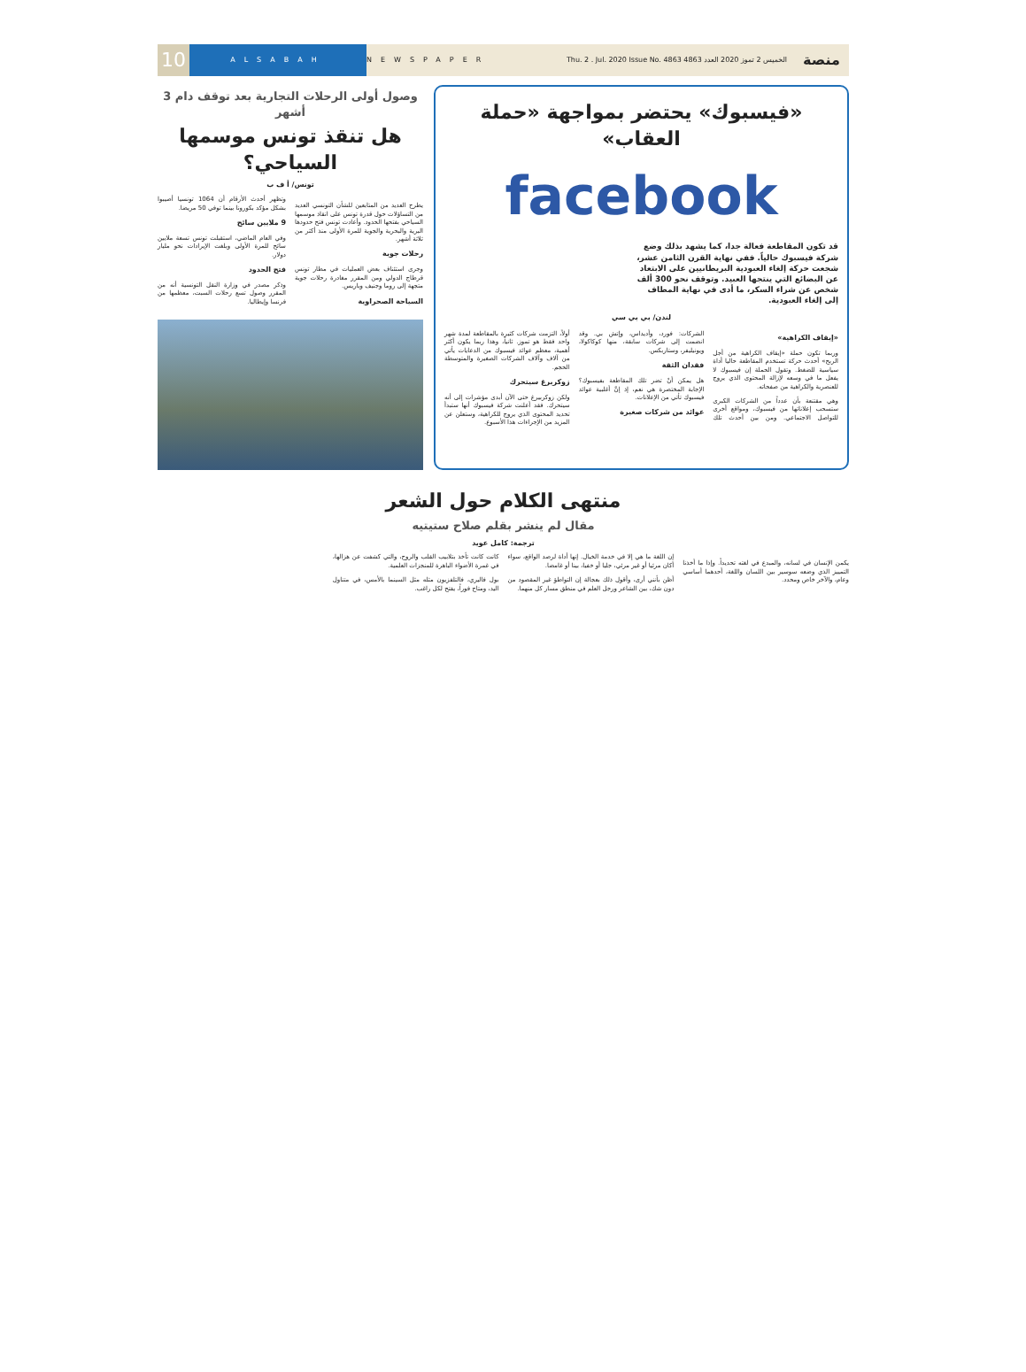منصة
الخميس 2 تموز 2020 العدد 4863 Thu. 2 . Jul. 2020 Issue No. 4863
NEWSPAPER
ALSABAH
10
«فيسبوك» يحتضر بمواجهة «حملة العقاب»
facebook
قد تكون المقاطعة فعالة جدا، كما يشهد بذلك وضع شركة فيسبوك حالياً. ففي نهاية القرن الثامن عشر، شجعت حركة إلغاء العبودية البريطانيين على الابتعاد عن البضائع التي ينتجها العبيد. وتوقف نحو 300 ألف شخص عن شراء السكر، ما أدى في نهاية المطاف إلى إلغاء العبودية.
لندن/ بي بي سي
«إيقاف الكراهية»
وربما تكون حملة «إيقاف الكراهية من أجل الربح» أحدث حركة تستخدم المقاطعة حاليا أداة سياسية للضغط. وتقول الحملة إن فيسبوك لا يفعل ما في وسعه لإزالة المحتوى الذي يروج للعنصرية والكراهية من صفحاته.
وهي مقتنعة بأن عدداً من الشركات الكبرى ستسحب إعلاناتها من فيسبوك، ومواقع أخرى للتواصل الاجتماعي. ومن بين أحدث تلك الشركات: فورد، وأديداس، وإتش بي. وقد انضمت إلى شركات سابقة، منها كوكاكولا، ويونيليفر، وستاربكس.
فقدان الثقة
هل يمكن أنْ تضر تلك المقاطعة بفيسبوك؟ الإجابة المختصرة هي نعم، إذ إنَّ أغلبية عوائد فيسبوك تأتي من الإعلانات.
عوائد من شركات صغيرة
أولاً، التزمت شركات كثيرة بالمقاطعة لمدة شهر واحد فقط هو تموز. ثانياً، وهذا ربما يكون أكثر أهمية، معظم عوائد فيسبوك من الدعايات يأتي من آلاف وآلاف الشركات الصغيرة والمتوسطة الحجم.
زوكربرغ سيتحرك
ولكن زوكربيرغ حتى الآن أبدى مؤشرات إلى أنه سيتحرك. فقد أعلنت شركة فيسبوك أنها ستبدأ تحديد المحتوى الذي يروج للكراهية، وستعلن عن المزيد من الإجراءات هذا الأسبوع.
وصول أولى الرحلات التجارية بعد توقف دام 3 أشهر
هل تنقذ تونس موسمها السياحي؟
تونس/ أ ف ب
يطرح العديد من المتابعين للشأن التونسي العديد من التساؤلات حول قدرة تونس على انقاذ موسمها السياحي بفتحها الحدود. وأعادت تونس فتح حدودها البرية والبحرية والجوية للمرة الأولى منذ أكثر من ثلاثة أشهر.
رحلات جوية
وجرى استئناف بعض العمليات في مطار تونس قرطاج الدولي ومن المقرر مغادرة رحلات جوية متجهة إلى روما وجنيف وباريس.
السياحة الصحراوية
وتظهر أحدث الأرقام أن 1064 تونسيا أصيبوا بشكل مؤكد بكورونا بينما توفي 50 مريضا.
9 ملايين سائح
وفي العام الماضي، استقبلت تونس تسعة ملايين سائح للمرة الأولى وبلغت الإيرادات نحو مليار دولار.
فتح الحدود
وذكر مصدر في وزارة النقل التونسية أنه من المقرر وصول تسع رحلات السبت، معظمها من فرنسا وإيطاليا.
منتهى الكلام حول الشعر
مقال لم ينشر بقلم صلاح ستيتيه
ترجمة: كامل عويد
يكمن الإنسان في لسانه، والمبدع في لغته تحديداً. وإذا ما أخذنا التمييز الذي وضعه سوسير بين اللسان واللغة، أحدهما أساسي وعام، والآخر خاص ومحدد.
إن اللغة ما هي إلا في خدمة الخيال. إنها أداة لرصد الواقع، سواء أكان مرئيا أو غير مرئي، جليا أو خفيا، بينا أو غامضا.
أظن بأنني أرى، وأقول ذلك بعجالة إن التواطؤ غير المقصود من دون شك، بين الشاعر ورجل العلم في منطق مسار كل منهما.
كانت كانت تأخذ بتلابيب القلب والروح، والتي كشفت عن هزالها، في غمرة الأضواء الباهرة للمنجزات العلمية.
بول فاليري، فالتلفزيون مثله مثل السينما بالأمس، في متناول اليد، ومتاح فوراً، يفتح لكل راغب.